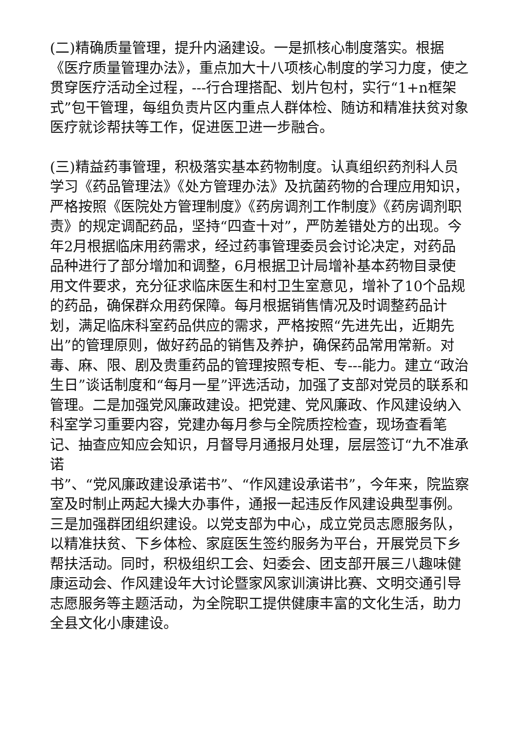(二)精确质量管理，提升内涵建设。一是抓核心制度落实。根据《医疗质量管理办法》，重点加大十八项核心制度的学习力度，使之贯穿医疗活动全过程，---行合理搭配、划片包村，实行“1+n框架式”包干管理，每组负责片区内重点人群体检、随访和精准扶贫对象医疗就诊帮扶等工作，促进医卫进一步融合。
(三)精益药事管理，积极落实基本药物制度。认真组织药剂科人员学习《药品管理法》《处方管理办法》及抗菌药物的合理应用知识，严格按照《医院处方管理制度》《药房调剂工作制度》《药房调剂职责》的规定调配药品，坚持“四查十对”，严防差错处方的出现。今年2月根据临床用药需求，经过药事管理委员会讨论决定，对药品品种进行了部分增加和调整，6月根据卫计局增补基本药物目录使用文件要求，充分征求临床医生和村卫生室意见，增补了10个品规的药品，确保群众用药保障。每月根据销售情况及时调整药品计划，满足临床科室药品供应的需求，严格按照“先进先出，近期先出”的管理原则，做好药品的销售及养护，确保药品常用常新。对毒、麻、限、剧及贵重药品的管理按照专柜、专---能力。建立“政治生日”谈话制度和“每月一星”评选活动，加强了支部对党员的联系和管理。二是加强党风廉政建设。把党建、党风廉政、作风建设纳入科室学习重要内容，党建办每月参与全院质控检查，现场查看笔记、抽查应知应会知识，月督导月通报月处理，层层签订“九不准承诺
书”、“党风廉政建设承诺书”、“作风建设承诺书”，今年来，院监察室及时制止两起大操大办事件，通报一起违反作风建设典型事例。三是加强群团组织建设。以党支部为中心，成立党员志愿服务队，以精准扶贫、下乡体检、家庭医生签约服务为平台，开展党员下乡帮扶活动。同时，积极组织工会、妇委会、团支部开展三八趣味健康运动会、作风建设年大讨论暨家风家训演讲比赛、文明交通引导志愿服务等主题活动，为全院职工提供健康丰富的文化生活，助力全县文化小康建设。